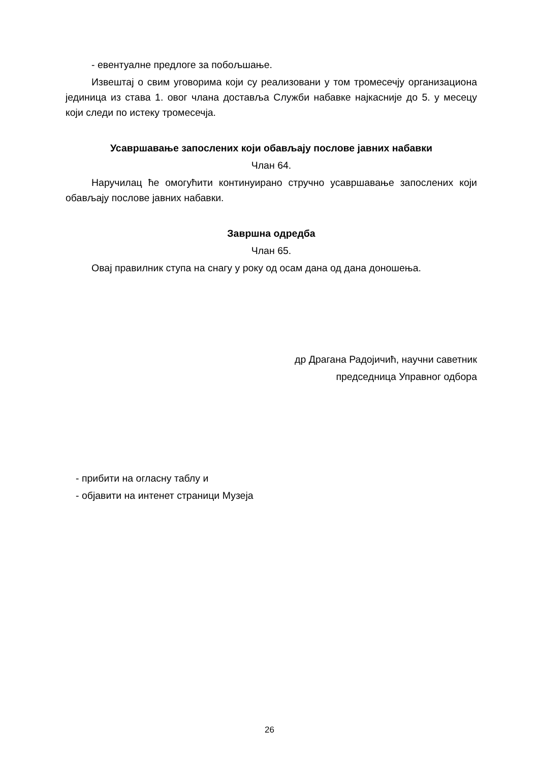- евентуалне предлоге за побољшање.
Извештај о свим уговорима који су реализовани у том тромесечју организациона јединица из става 1. овог члана доставља Служби набавке најкасније до 5. у месецу који следи по истеку тромесечја.
Усавршавање запослених који обављају послове јавних набавки
Члан 64.
Наручилац ће омогућити континуирано стручно усавршавање запослених који обављају послове јавних набавки.
Завршна одредба
Члан 65.
Овај правилник ступа на снагу у року од осам дана од дана доношења.
др Драгана Радојичић, научни саветник
председница Управног одбора
- прибити на огласну таблу и
- објавити на интенет страници Музеја
26